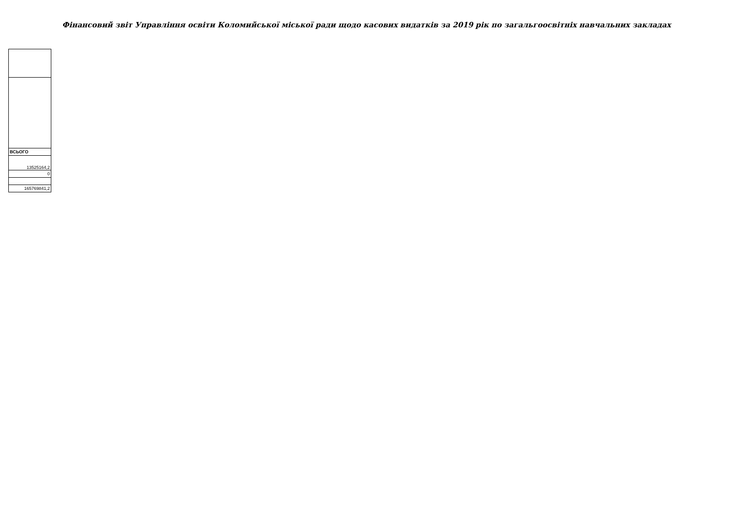Фінансовий звіт Управління освіти Коломийської міської ради щодо касових видатків за 2019 рік по загальгоосвітніх навчальних закладах
| ВСЬОГО |
| --- |
| 13525164,2 |
| 0 |
| 165769841,2 |